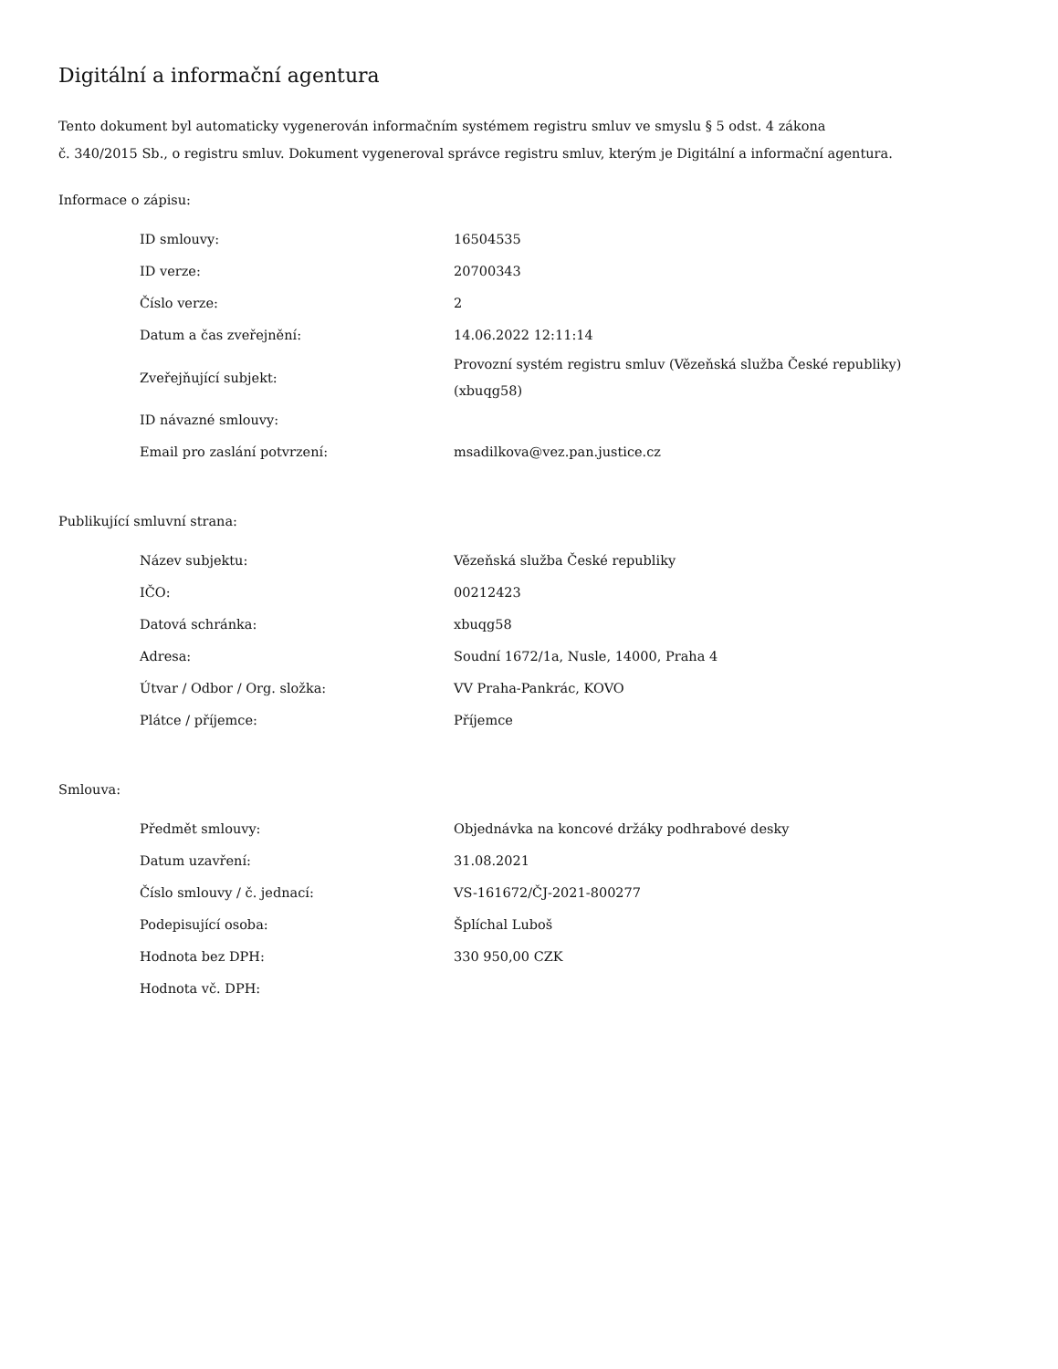Digitální a informační agentura
Tento dokument byl automaticky vygenerován informačním systémem registru smluv ve smyslu § 5 odst. 4 zákona
č. 340/2015 Sb., o registru smluv. Dokument vygeneroval správce registru smluv, kterým je Digitální a informační agentura.
Informace o zápisu:
| ID smlouvy: | 16504535 |
| ID verze: | 20700343 |
| Číslo verze: | 2 |
| Datum a čas zveřejnění: | 14.06.2022 12:11:14 |
| Zveřejňující subjekt: | Provozní systém registru smluv (Vězeňská služba České republiky) (xbuqg58) |
| ID návazné smlouvy: | |
| Email pro zaslání potvrzení: | msadilkova@vez.pan.justice.cz |
Publikující smluvní strana:
| Název subjektu: | Vězeňská služba České republiky |
| IČO: | 00212423 |
| Datová schránka: | xbuqg58 |
| Adresa: | Soudní 1672/1a, Nusle, 14000, Praha 4 |
| Útvar / Odbor / Org. složka: | VV Praha-Pankrác, KOVO |
| Plátce / příjemce: | Příjemce |
Smlouva:
| Předmět smlouvy: | Objednávka na koncové držáky podhrabové desky |
| Datum uzavření: | 31.08.2021 |
| Číslo smlouvy / č. jednací: | VS-161672/ČJ-2021-800277 |
| Podepisující osoba: | Šplíchal Luboš |
| Hodnota bez DPH: | 330 950,00 CZK |
| Hodnota vč. DPH: | |